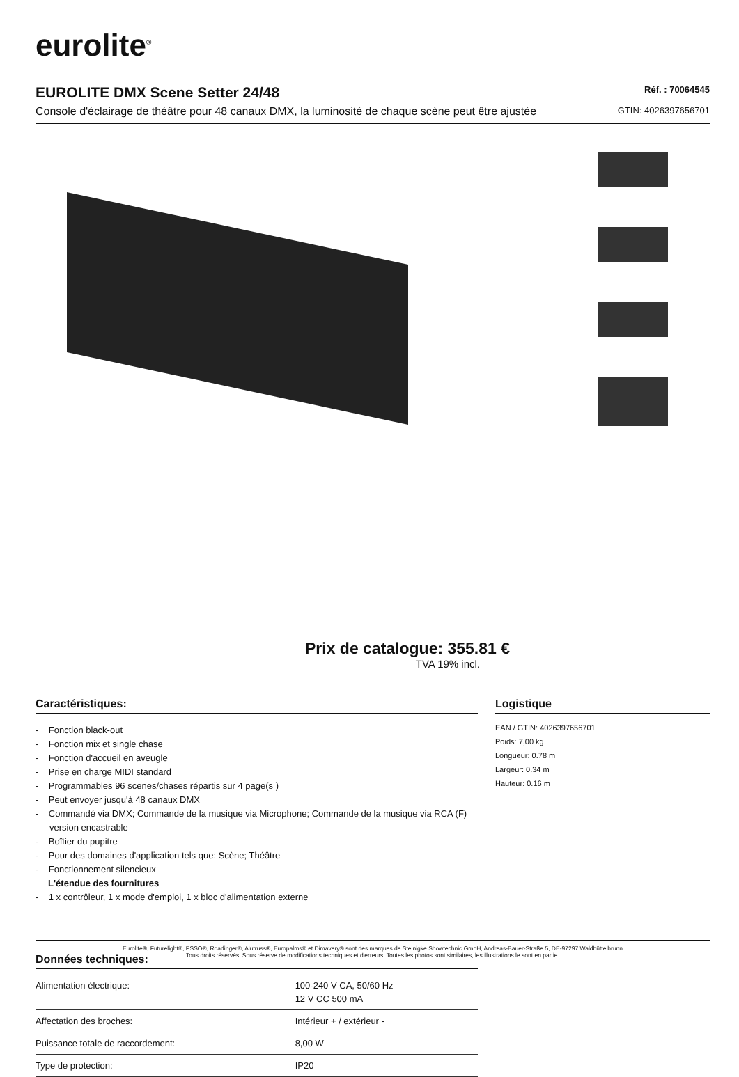eurolite<sup>®</sup>
EUROLITE DMX Scene Setter 24/48
Console d'éclairage de théâtre pour 48 canaux DMX, la luminosité de chaque scène peut être ajustée
Réf. : 70064545
GTIN: 4026397656701
Prix de catalogue: 355.81 €
TVA 19% incl.
Caractéristiques:
- Fonction black-out
- Fonction mix et single chase
- Fonction d'accueil en aveugle
- Prise en charge MIDI standard
- Programmables 96 scenes/chases répartis sur 4 page(s )
- Peut envoyer jusqu'à 48 canaux DMX
- Commandé via DMX; Commande de la musique via Microphone; Commande de la musique via RCA (F) version encastrable
- Boîtier du pupitre
- Pour des domaines d'application tels que: Scène; Théâtre
- Fonctionnement silencieux
L'étendue des fournitures
- 1 x contrôleur, 1 x mode d'emploi, 1 x bloc d'alimentation externe
Données techniques:
| Alimentation électrique: | 100-240 V CA, 50/60 Hz 12 V CC 500 mA |
| Affectation des broches: | Intérieur + / extérieur - |
| Puissance totale de raccordement: | 8,00 W |
| Type de protection: | IP20 |
Logistique
EAN / GTIN: 4026397656701
Poids: 7,00 kg
Longueur: 0.78 m
Largeur: 0.34 m
Hauteur: 0.16 m
Eurolite®, Futurelight®, PSSO®, Roadinger®, Alutruss®, Europalms® et Dimavery® sont des marques de Steinigke Showtechnic GmbH, Andreas-Bauer-Straße 5, DE-97297 Waldbüttelbrunn
Tous droits réservés. Sous réserve de modifications techniques et d'erreurs. Toutes les photos sont similaires, les illustrations le sont en partie.